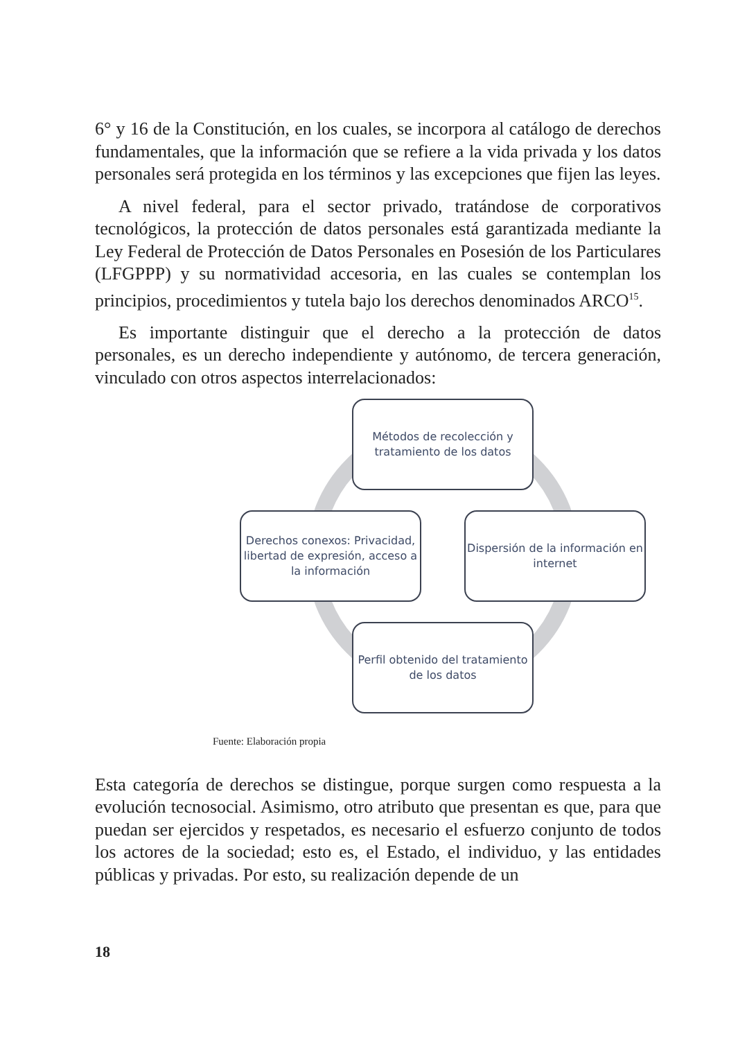6° y 16 de la Constitución, en los cuales, se incorpora al catálogo de derechos fundamentales, que la información que se refiere a la vida privada y los datos personales será protegida en los términos y las excepciones que fijen las leyes.
A nivel federal, para el sector privado, tratándose de corporativos tecnológicos, la protección de datos personales está garantizada mediante la Ley Federal de Protección de Datos Personales en Posesión de los Particulares (LFGPPP) y su normatividad accesoria, en las cuales se contemplan los principios, procedimientos y tutela bajo los derechos denominados ARCO<sup>15</sup>.
Es importante distinguir que el derecho a la protección de datos personales, es un derecho independiente y autónomo, de tercera generación, vinculado con otros aspectos interrelacionados:
Métodos de recolección y tratamiento de los datos
Derechos conexos: Privacidad, libertad de expresión, acceso a la información
Dispersión de la información en internet
Perfil obtenido del tratamiento de los datos
Fuente: Elaboración propia
Esta categoría de derechos se distingue, porque surgen como respuesta a la evolución tecnosocial. Asimismo, otro atributo que presentan es que, para que puedan ser ejercidos y respetados, es necesario el esfuerzo conjunto de todos los actores de la sociedad; esto es, el Estado, el individuo, y las entidades públicas y privadas. Por esto, su realización depende de un
18